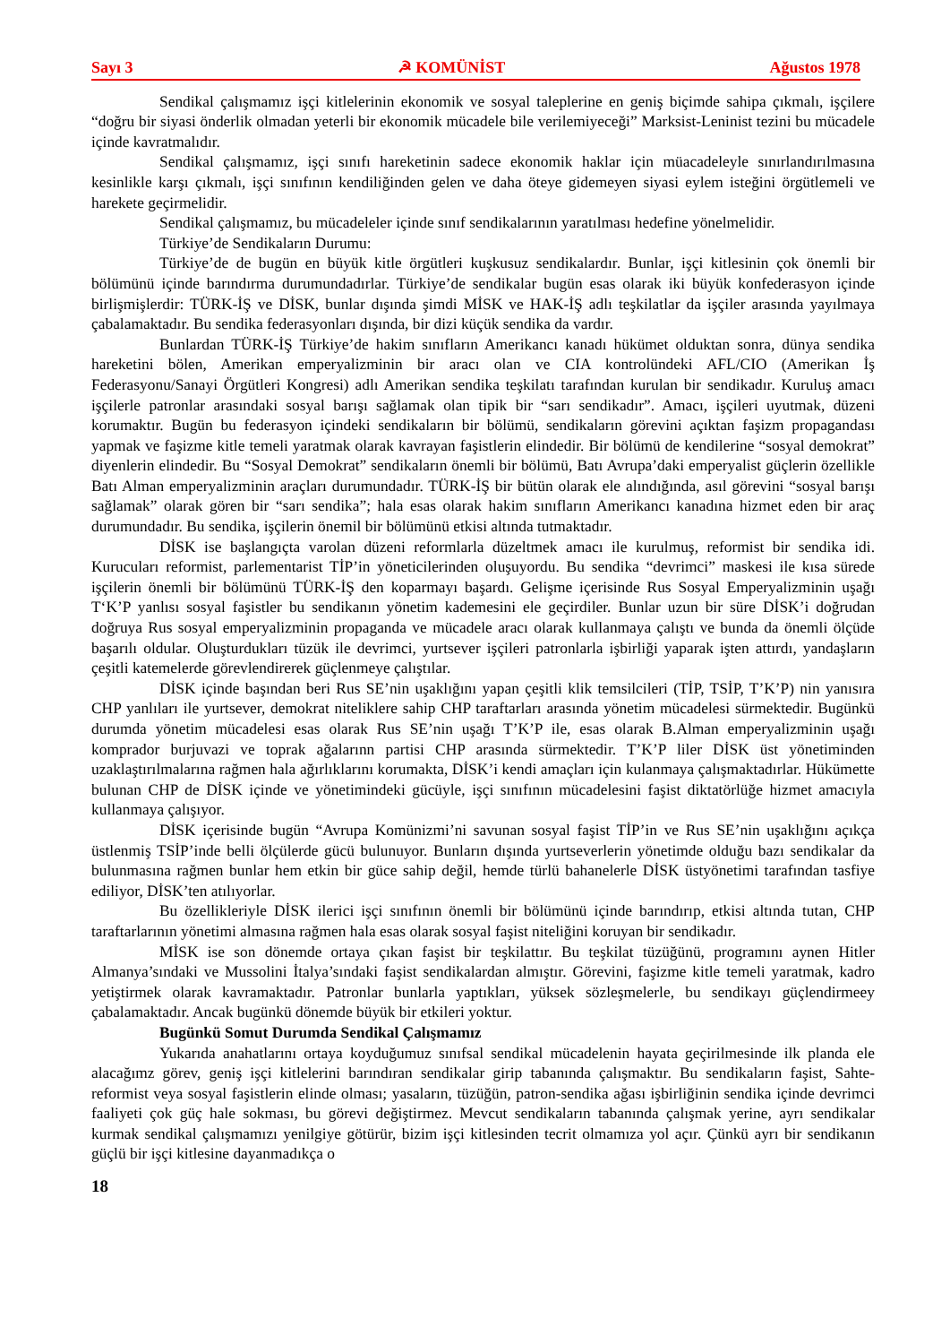Sayı 3 ☭ KOMÜNİST Ağustos 1978
Sendikal çalışmamız işçi kitlelerinin ekonomik ve sosyal taleplerine en geniş biçimde sahipa çıkmalı, işçilere “doğru bir siyasi önderlik olmadan yeterli bir ekonomik mücadele bile verilemiyeceği” Marksist-Leninist tezini bu mücadele içinde kavratmalıdır.
Sendikal çalışmamız, işçi sınıfı hareketinin sadece ekonomik haklar için müacadeleyle sınırlandırılmasına kesinlikle karşı çıkmalı, işçi sınıfının kendiliğinden gelen ve daha öteye gidemeyen siyasi eylem isteğini örgütlemeli ve harekete geçirmelidir.
Sendikal çalışmamız, bu mücadeleler içinde sınıf sendikalarının yaratılması hedefine yönelmelidir.
Türkiye’de Sendikaların Durumu:
Türkiye’de de bugün en büyük kitle örgütleri kuşkusuz sendikalardır. Bunlar, işçi kitlesinin çok önemli bir bölümünü içinde barındırma durumundadırlar. Türkiye’de sendikalar bugün esas olarak iki büyük konfederasyon içinde birlişmişlerdir: TÜRK-İŞ ve DİSK, bunlar dışında şimdi MİSK ve HAK-İŞ adlı teşkilatlar da işçiler arasında yayılmaya çabalamaktadır. Bu sendika federasyonları dışında, bir dizi küçük sendika da vardır.
Bunlardan TÜRK-İŞ Türkiye’de hakim sınıfların Amerikancı kanadı hükümet olduktan sonra, dünya sendika hareketini bölen, Amerikan emperyalizminin bir aracı olan ve CIA kontrolündeki AFL/CIO (Amerikan İş Federasyonu/Sanayi Örgütleri Kongresi) adlı Amerikan sendika teşkilatı tarafından kurulan bir sendikadır. Kuruluş amacı işçilerle patronlar arasındaki sosyal barışı sağlamak olan tipik bir “sarı sendikadır”. Amacı, işçileri uyutmak, düzeni korumaktır. Bugün bu federasyon içindeki sendikaların bir bölümü, sendikaların görevini açıktan faşizm propagandası yapmak ve faşizme kitle temeli yaratmak olarak kavrayan faşistlerin elindedir. Bir bölümü de kendilerine “sosyal demokrat” diyenlerin elindedir. Bu “Sosyal Demokrat” sendikaların önemli bir bölümü, Batı Avrupa’daki emperyalist güçlerin özellikle Batı Alman emperyalizminin araçları durumundadır. TÜRK-İŞ bir bütün olarak ele alındığında, asıl görevini “sosyal barışı sağlamak” olarak gören bir “sarı sendika”; hala esas olarak hakim sınıfların Amerikancı kanadına hizmet eden bir araç durumundadır. Bu sendika, işçilerin önemil bir bölümünü etkisi altında tutmaktadır.
DİSK ise başlangıçta varolan düzeni reformlarla düzeltmek amacı ile kurulmuş, reformist bir sendika idi. Kurucuları reformist, parlementarist TİP’in yöneticilerinden oluşuyordu. Bu sendika “devrimci” maskesi ile kısa sürede işçilerin önemli bir bölümünü TÜRK-İŞ den koparmayı başardı. Gelişme içerisinde Rus Sosyal Emperyalizminin uşağı T‘K’P yanlısı sosyal faşistler bu sendikanın yönetim kademesini ele geçirdiler. Bunlar uzun bir süre DİSK’i doğrudan doğruya Rus sosyal emperyalizminin propaganda ve mücadele aracı olarak kullanmaya çalıştı ve bunda da önemli ölçüde başarılı oldular. Oluşturdukları tüzük ile devrimci, yurtsever işçileri patronlarla işbirliği yaparak işten attırdı, yandaşların çeşitli katemelerde görevlendirerek güçlenmeye çalıştılar.
DİSK içinde başından beri Rus SE’nin uşaklığını yapan çeşitli klik temsilcileri (TİP, TSİP, T’K’P) nin yanısıra CHP yanlıları ile yurtsever, demokrat niteliklere sahip CHP taraftarları arasında yönetim mücadelesi sürmektedir. Bugünkü durumda yönetim mücadelesi esas olarak Rus SE’nin uşağı T’K’P ile, esas olarak B.Alman emperyalizminin uşağı komprador burjuvazi ve toprak ağalarınn partisi CHP arasında sürmektedir. T’K’P liler DİSK üst yönetiminden uzaklaştırılmalarına rağmen hala ağırlıklarını korumakta, DİSK’i kendi amaçları için kulanmaya çalışmaktadırlar. Hükümette bulunan CHP de DİSK içinde ve yönetimindeki gücüyle, işçi sınıfının mücadelesini faşist diktatörlüğe hizmet amacıyla kullanmaya çalışıyor.
DİSK içerisinde bugün “Avrupa Komünizmi’ni savunan sosyal faşist TİP’in ve Rus SE’nin uşaklığını açıkça üstlenmiş TSİP’inde belli ölçülerde gücü bulunuyor. Bunların dışında yurtseverlerin yönetimde olduğu bazı sendikalar da bulunmasına rağmen bunlar hem etkin bir güce sahip değil, hemde türlü bahanelerle DİSK üstyönetimi tarafından tasfiye ediliyor, DİSK’ten atılıyorlar.
Bu özellikleriyle DİSK ilerici işçi sınıfının önemli bir bölümünü içinde barındırıp, etkisi altında tutan, CHP taraftarlarının yönetimi almasına rağmen hala esas olarak sosyal faşist niteliğini koruyan bir sendikadır.
MİSK ise son dönemde ortaya çıkan faşist bir teşkilattır. Bu teşkilat tüzüğünü, programını aynen Hitler Almanya’sındaki ve Mussolini İtalya’sındaki faşist sendikalardan almıştır. Görevini, faşizme kitle temeli yaratmak, kadro yetiştirmek olarak kavramaktadır. Patronlar bunlarla yaptıkları, yüksek sözleşmelerle, bu sendikayı güçlendirmeey çabalamaktadır. Ancak bugünkü dönemde büyük bir etkileri yoktur.
Bugünkü Somut Durumda Sendikal Çalışmamız
Yukarıda anahatlarını ortaya koyduğumuz sınıfsal sendikal mücadelenin hayata geçirilmesinde ilk planda ele alacağımz görev, geniş işçi kitlelerini barındıran sendikalar girip tabanında çalışmaktır. Bu sendikaların faşist, Sahte-reformist veya sosyal faşistlerin elinde olması; yasaların, tüzüğün, patron-sendika ağası işbirliğinin sendika içinde devrimci faaliyeti çok güç hale sokması, bu görevi değiştirmez. Mevcut sendikaların tabanında çalışmak yerine, ayrı sendikalar kurmak sendikal çalışmamızı yenilgiye götürür, bizim işçi kitlesinden tecrit olmamıza yol açır. Çünkü ayrı bir sendikanın güçlü bir işçi kitlesine dayanmadıkça o
18